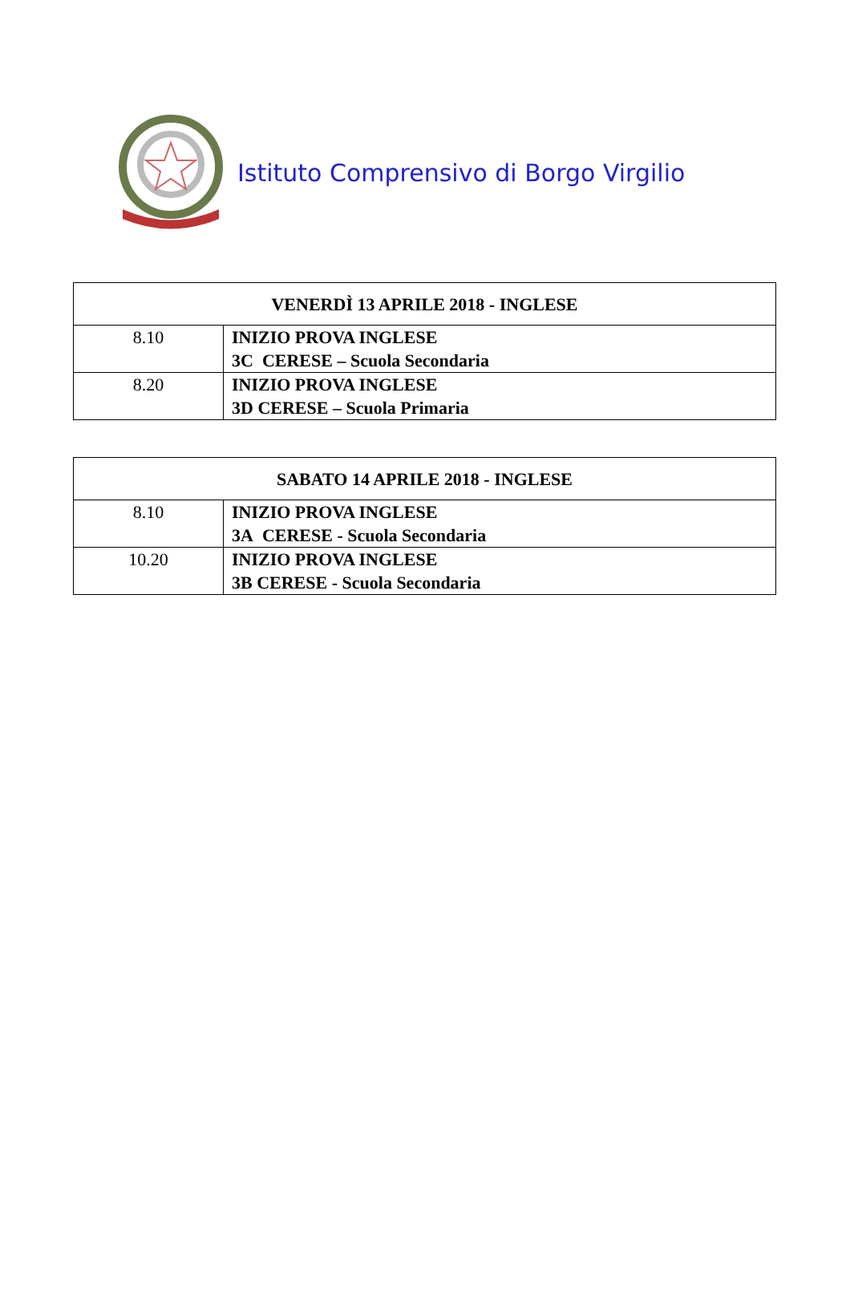Istituto Comprensivo di Borgo Virgilio
| VENERDÌ 13 APRILE 2018 - INGLESE | |
| --- | --- |
| 8.10 | INIZIO PROVA INGLESE 3C CERESE – Scuola Secondaria |
| 8.20 | INIZIO PROVA INGLESE 3D CERESE – Scuola Primaria |
| SABATO 14 APRILE 2018 - INGLESE | |
| --- | --- |
| 8.10 | INIZIO PROVA INGLESE 3A CERESE - Scuola Secondaria |
| 10.20 | INIZIO PROVA INGLESE 3B CERESE - Scuola Secondaria |